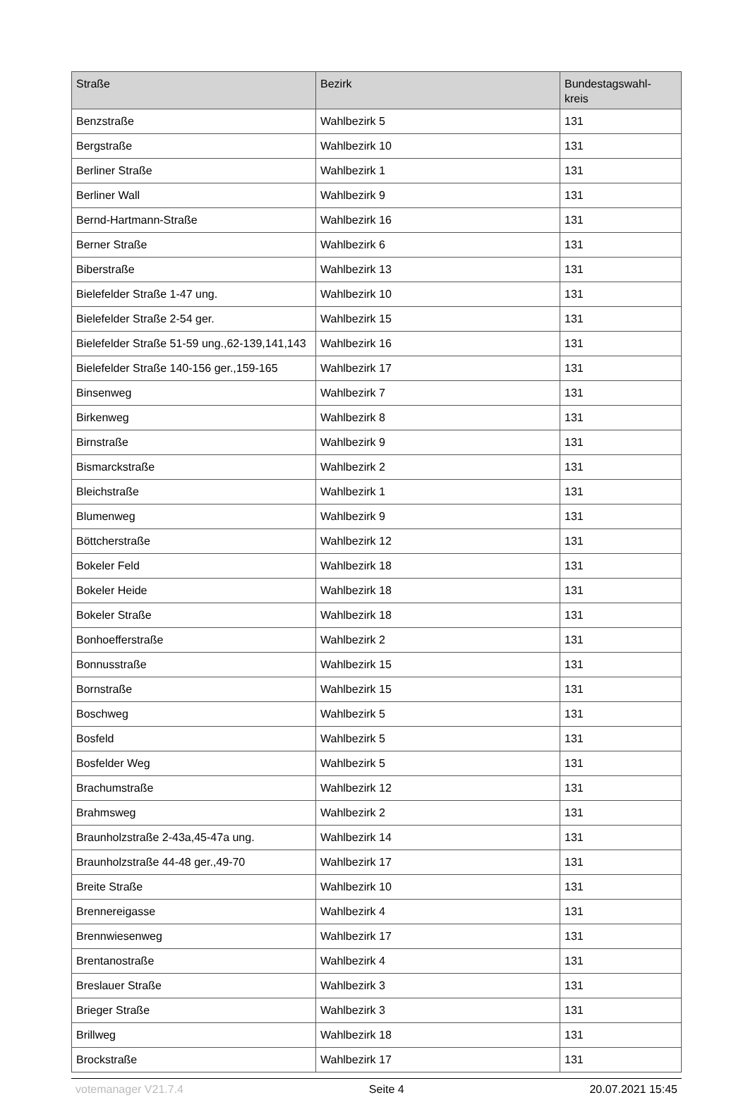| Straße | Bezirk | Bundestagswahl- kreis |
| --- | --- | --- |
| Benzstraße | Wahlbezirk 5 | 131 |
| Bergstraße | Wahlbezirk 10 | 131 |
| Berliner Straße | Wahlbezirk 1 | 131 |
| Berliner Wall | Wahlbezirk 9 | 131 |
| Bernd-Hartmann-Straße | Wahlbezirk 16 | 131 |
| Berner Straße | Wahlbezirk 6 | 131 |
| Biberstraße | Wahlbezirk 13 | 131 |
| Bielefelder Straße 1-47 ung. | Wahlbezirk 10 | 131 |
| Bielefelder Straße 2-54 ger. | Wahlbezirk 15 | 131 |
| Bielefelder Straße 51-59 ung.,62-139,141,143 | Wahlbezirk 16 | 131 |
| Bielefelder Straße 140-156 ger.,159-165 | Wahlbezirk 17 | 131 |
| Binsenweg | Wahlbezirk 7 | 131 |
| Birkenweg | Wahlbezirk 8 | 131 |
| Birnstraße | Wahlbezirk 9 | 131 |
| Bismarckstraße | Wahlbezirk 2 | 131 |
| Bleichstraße | Wahlbezirk 1 | 131 |
| Blumenweg | Wahlbezirk 9 | 131 |
| Böttcherstraße | Wahlbezirk 12 | 131 |
| Bokeler Feld | Wahlbezirk 18 | 131 |
| Bokeler Heide | Wahlbezirk 18 | 131 |
| Bokeler Straße | Wahlbezirk 18 | 131 |
| Bonhoefferstraße | Wahlbezirk 2 | 131 |
| Bonnusstraße | Wahlbezirk 15 | 131 |
| Bornstraße | Wahlbezirk 15 | 131 |
| Boschweg | Wahlbezirk 5 | 131 |
| Bosfeld | Wahlbezirk 5 | 131 |
| Bosfelder Weg | Wahlbezirk 5 | 131 |
| Brachumstraße | Wahlbezirk 12 | 131 |
| Brahmsweg | Wahlbezirk 2 | 131 |
| Braunholzstraße 2-43a,45-47a ung. | Wahlbezirk 14 | 131 |
| Braunholzstraße 44-48 ger.,49-70 | Wahlbezirk 17 | 131 |
| Breite Straße | Wahlbezirk 10 | 131 |
| Brennereigasse | Wahlbezirk 4 | 131 |
| Brennwiesenweg | Wahlbezirk 17 | 131 |
| Brentanostraße | Wahlbezirk 4 | 131 |
| Breslauer Straße | Wahlbezirk 3 | 131 |
| Brieger Straße | Wahlbezirk 3 | 131 |
| Brillweg | Wahlbezirk 18 | 131 |
| Brockstraße | Wahlbezirk 17 | 131 |
votemanager V21.7.4 Seite 4 20.07.2021 15:45